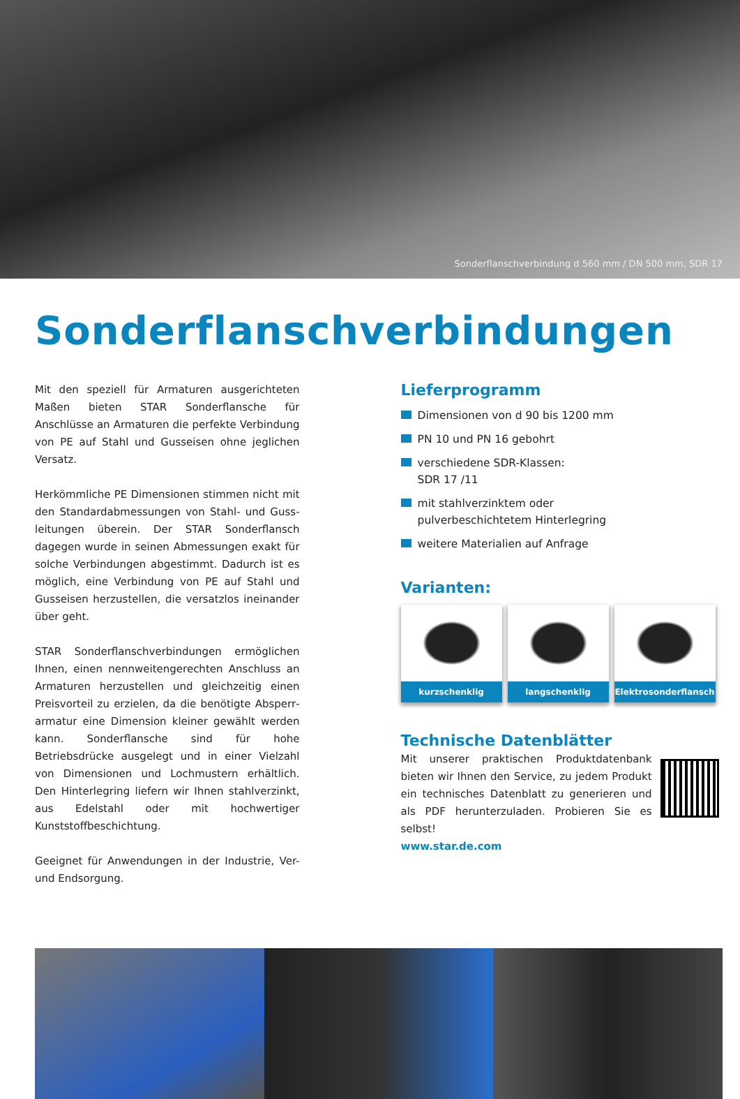Sonderflanschverbindung d 560 mm / DN 500 mm, SDR 17
Sonderflanschverbindungen
Mit den speziell für Armaturen ausgerichteten Maßen bieten STAR Sonderflansche für Anschlüsse an Armaturen die perfekte Verbindung von PE auf Stahl und Gusseisen ohne jeglichen Versatz.
Herkömmliche PE Dimensionen stimmen nicht mit den Standardabmessungen von Stahl- und Guss­leitungen überein. Der STAR Sonderflansch dagegen wurde in seinen Abmessungen exakt für solche Verbindungen abgestimmt. Dadurch ist es möglich, eine Verbindung von PE auf Stahl und Gusseisen herzustellen, die versatzlos ineinander über geht.
STAR Sonderflanschverbindungen ermöglichen Ihnen, einen nennweitengerechten Anschluss an Armaturen herzustellen und gleichzeitig einen Preisvorteil zu erzielen, da die benötigte Absperr­armatur eine Dimension kleiner gewählt werden kann. Sonderflansche sind für hohe Betriebsdrücke ausgelegt und in einer Vielzahl von Dimensionen und Lochmustern erhältlich. Den Hinterlegring lie­fern wir Ihnen stahlverzinkt, aus Edelstahl oder mit hochwertiger Kunststoffbeschichtung.
Geeignet für Anwendungen in der Industrie, Ver- und Endsorgung.
Lieferprogramm
Dimensionen von d 90 bis 1200 mm
PN 10 und PN 16 gebohrt
verschiedene SDR-Klassen:
SDR 17 /11
mit stahlverzinktem oder
pulverbeschichtetem Hinterlegring
weitere Materialien auf Anfrage
Varianten:
kurzschenklig langschenklig Elektrosonderflansch
Technische Datenblätter
Mit unserer praktischen Produktdatenbank bieten wir Ihnen den Service, zu jedem Produkt ein technisches Datenblatt zu generieren und als PDF herunterzuladen. Probieren Sie es selbst!
www.star.de.com